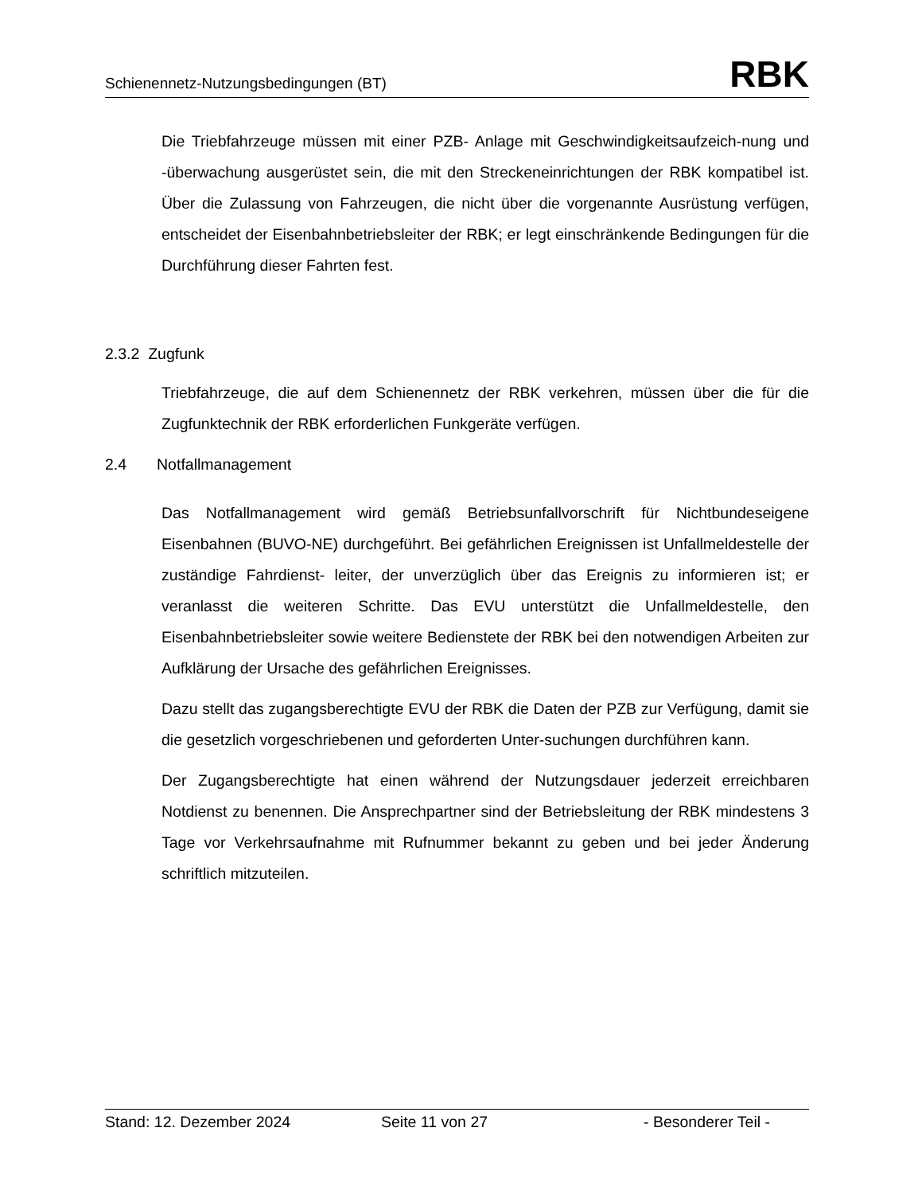Schienennetz-Nutzungsbedingungen (BT) RBK
Die Triebfahrzeuge müssen mit einer PZB- Anlage mit Geschwindigkeitsaufzeich-nung und -überwachung ausgerüstet sein, die mit den Streckeneinrichtungen der RBK kompatibel ist. Über die Zulassung von Fahrzeugen, die nicht über die vorgenannte Ausrüstung verfügen, entscheidet der Eisenbahnbetriebsleiter der RBK; er legt einschränkende Bedingungen für die Durchführung dieser Fahrten fest.
2.3.2 Zugfunk
Triebfahrzeuge, die auf dem Schienennetz der RBK verkehren, müssen über die für die Zugfunktechnik der RBK erforderlichen Funkgeräte verfügen.
2.4 Notfallmanagement
Das Notfallmanagement wird gemäß Betriebsunfallvorschrift für Nichtbundeseigene Eisenbahnen (BUVO-NE) durchgeführt. Bei gefährlichen Ereignissen ist Unfallmeldestelle der zuständige Fahrdienst- leiter, der unverzüglich über das Ereignis zu informieren ist; er veranlasst die weiteren Schritte. Das EVU unterstützt die Unfallmeldestelle, den Eisenbahnbetriebsleiter sowie weitere Bedienstete der RBK bei den notwendigen Arbeiten zur Aufklärung der Ursache des gefährlichen Ereignisses.
Dazu stellt das zugangsberechtigte EVU der RBK die Daten der PZB zur Verfügung, damit sie die gesetzlich vorgeschriebenen und geforderten Unter-suchungen durchführen kann.
Der Zugangsberechtigte hat einen während der Nutzungsdauer jederzeit erreichbaren Notdienst zu benennen. Die Ansprechpartner sind der Betriebsleitung der RBK mindestens 3 Tage vor Verkehrsaufnahme mit Rufnummer bekannt zu geben und bei jeder Änderung schriftlich mitzuteilen.
Stand: 12. Dezember 2024 Seite 11 von 27 - Besonderer Teil -